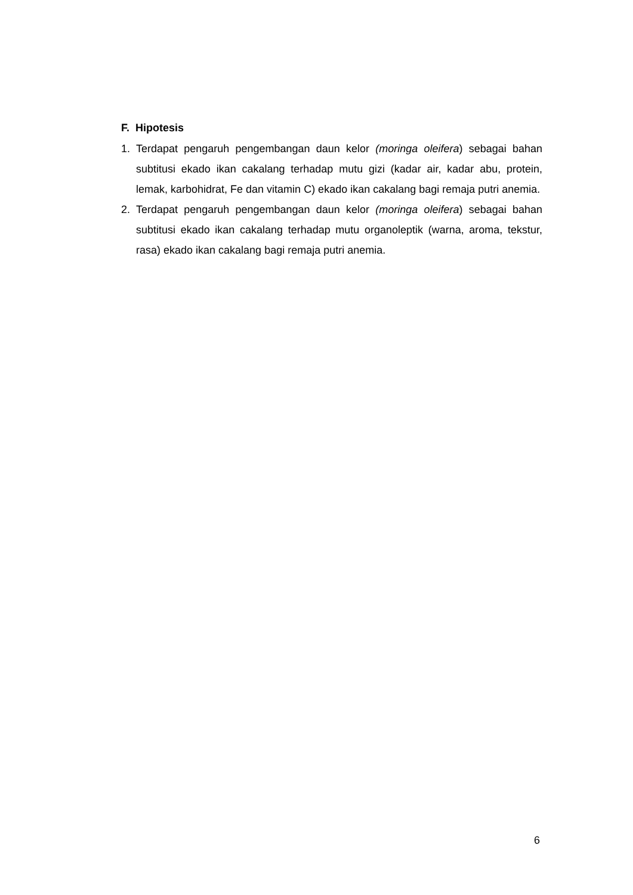F. Hipotesis
1. Terdapat pengaruh pengembangan daun kelor (moringa oleifera) sebagai bahan subtitusi ekado ikan cakalang terhadap mutu gizi (kadar air, kadar abu, protein, lemak, karbohidrat, Fe dan vitamin C) ekado ikan cakalang bagi remaja putri anemia.
2. Terdapat pengaruh pengembangan daun kelor (moringa oleifera) sebagai bahan subtitusi ekado ikan cakalang terhadap mutu organoleptik (warna, aroma, tekstur, rasa) ekado ikan cakalang bagi remaja putri anemia.
6